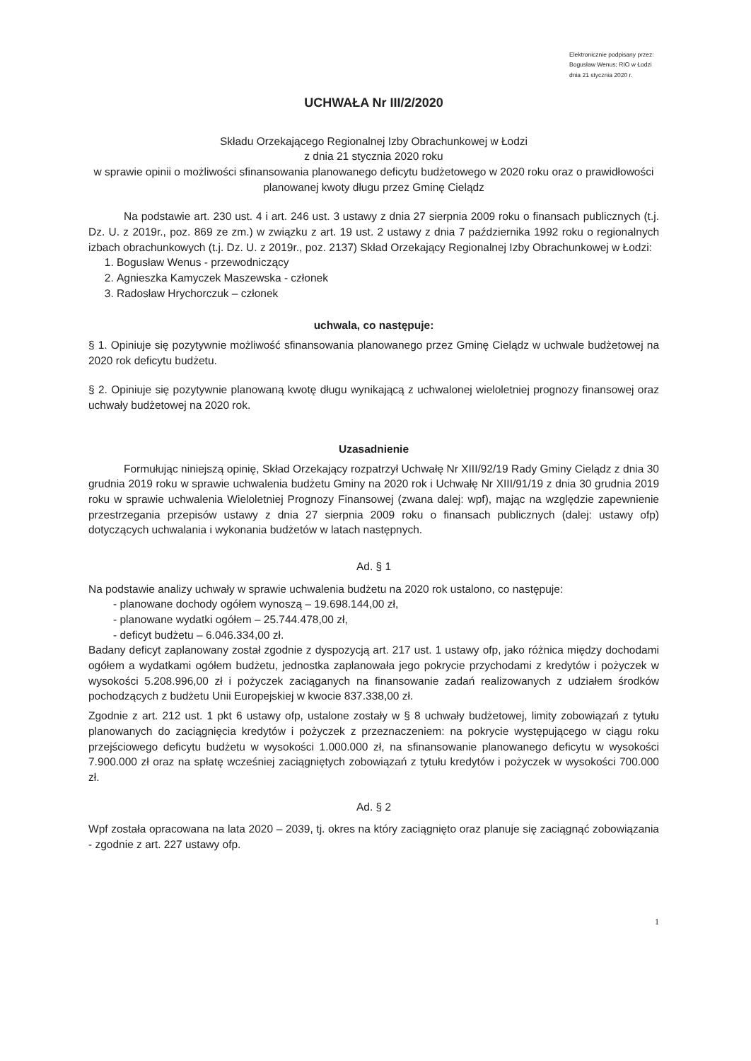Elektronicznie podpisany przez:
Bogusław Wenus; RIO w Łodzi
dnia 21 stycznia 2020 r.
UCHWAŁA Nr III/2/2020
Składu Orzekającego Regionalnej Izby Obrachunkowej w Łodzi
z dnia 21 stycznia 2020 roku
w sprawie opinii o możliwości sfinansowania planowanego deficytu budżetowego w 2020 roku oraz o prawidłowości planowanej kwoty długu przez Gminę Cielądz
Na podstawie art. 230 ust. 4 i art. 246 ust. 3 ustawy z dnia 27 sierpnia 2009 roku o finansach publicznych (t.j. Dz. U. z 2019r., poz. 869 ze zm.) w związku z art. 19 ust. 2 ustawy z dnia 7 października 1992 roku o regionalnych izbach obrachunkowych (t.j. Dz. U. z 2019r., poz. 2137) Skład Orzekający Regionalnej Izby Obrachunkowej w Łodzi:
1. Bogusław Wenus - przewodniczący
2. Agnieszka Kamyczek Maszewska - członek
3. Radosław Hrychorczuk – członek
uchwala, co następuje:
§ 1. Opiniuje się pozytywnie możliwość sfinansowania planowanego przez Gminę Cielądz w uchwale budżetowej na 2020 rok deficytu budżetu.
§ 2. Opiniuje się pozytywnie planowaną kwotę długu wynikającą z uchwalonej wieloletniej prognozy finansowej oraz uchwały budżetowej na 2020 rok.
Uzasadnienie
Formułując niniejszą opinię, Skład Orzekający rozpatrzył Uchwałę Nr XIII/92/19 Rady Gminy Cielądz z dnia 30 grudnia 2019 roku w sprawie uchwalenia budżetu Gminy na 2020 rok i Uchwałę Nr XIII/91/19 z dnia 30 grudnia 2019 roku w sprawie uchwalenia Wieloletniej Prognozy Finansowej (zwana dalej: wpf), mając na względzie zapewnienie przestrzegania przepisów ustawy z dnia 27 sierpnia 2009 roku o finansach publicznych (dalej: ustawy ofp) dotyczących uchwalania i wykonania budżetów w latach następnych.
Ad. § 1
Na podstawie analizy uchwały w sprawie uchwalenia budżetu na 2020 rok ustalono, co następuje:
- planowane dochody ogółem wynoszą – 19.698.144,00 zł,
- planowane wydatki ogółem – 25.744.478,00 zł,
- deficyt budżetu – 6.046.334,00 zł.
Badany deficyt zaplanowany został zgodnie z dyspozycją art. 217 ust. 1 ustawy ofp, jako różnica między dochodami ogółem a wydatkami ogółem budżetu, jednostka zaplanowała jego pokrycie przychodami z kredytów i pożyczek w wysokości 5.208.996,00 zł i pożyczek zaciąganych na finansowanie zadań realizowanych z udziałem środków pochodzących z budżetu Unii Europejskiej w kwocie 837.338,00 zł.
Zgodnie z art. 212 ust. 1 pkt 6 ustawy ofp, ustalone zostały w § 8 uchwały budżetowej, limity zobowiązań z tytułu planowanych do zaciągnięcia kredytów i pożyczek z przeznaczeniem: na pokrycie występującego w ciągu roku przejściowego deficytu budżetu w wysokości 1.000.000 zł, na sfinansowanie planowanego deficytu w wysokości 7.900.000 zł oraz na spłatę wcześniej zaciągniętych zobowiązań z tytułu kredytów i pożyczek w wysokości 700.000 zł.
Ad. § 2
Wpf została opracowana na lata 2020 – 2039, tj. okres na który zaciągnięto oraz planuje się zaciągnąć zobowiązania - zgodnie z art. 227 ustawy ofp.
1